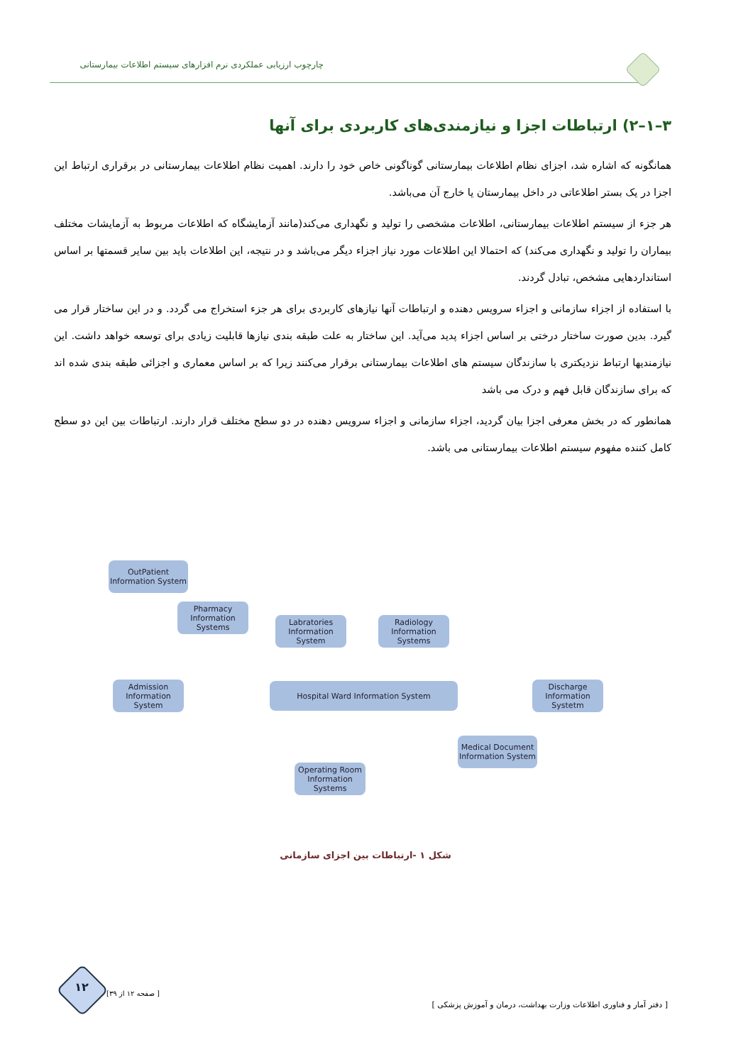چارچوب ارزیابی عملکردی نرم افزارهای سیستم اطلاعات بیمارستانی
۳–۱–۲) ارتباطات اجزا و نیازمندی‌های کاربردی برای آنها
همانگونه که اشاره شد، اجزای نظام اطلاعات بیمارستانی گوناگونی خاص خود را دارند. اهمیت نظام اطلاعات بیمارستانی در برقراری ارتباط این اجزا در یک بستر اطلاعاتی در داخل بیمارستان یا خارج آن می‌باشد.
هر جزء از سیستم اطلاعات بیمارستانی، اطلاعات مشخصی را تولید و نگهداری می‌کند(مانند آزمایشگاه که اطلاعات مربوط به آزمایشات مختلف بیماران را تولید و نگهداری می‌کند) که احتمالا این اطلاعات مورد نیاز اجزاء دیگر می‌باشد و در نتیجه، این اطلاعات باید بین سایر قسمتها بر اساس استانداردهایی مشخص، تبادل گردند.
با استفاده از اجزاء سازمانی و اجزاء سرویس دهنده و ارتباطات آنها نیازهای کاربردی برای هر جزء استخراج می گردد. و در این ساختار قرار می گیرد. بدین صورت ساختار درختی بر اساس اجزاء پدید می‌آید. این ساختار به علت طبقه بندی نیازها قابلیت زیادی برای توسعه خواهد داشت. این نیازمندیها ارتباط نزدیکتری با سازندگان سیستم های اطلاعات بیمارستانی برقرار می‌کنند زیرا که بر اساس معماری و اجزائی طبقه بندی شده اند که برای سازندگان قابل فهم و درک می باشد
همانطور که در بخش معرفی اجزا بیان گردید، اجزاء سازمانی و اجزاء سرویس دهنده در دو سطح مختلف قرار دارند. ارتباطات بین این دو سطح کامل کننده مفهوم سیستم اطلاعات بیمارستانی می باشد.
OutPatient Information System
Pharmacy Information Systems
Labratories Information System
Radiology Information Systems
Admission Information System
Hospital Ward Information System
Discharge Information Systetm
Medical Document Information System
Operating Room Information Systems
شکل ۱ -ارتباطات بین اجزای سازمانی
۱۲ [ صفحه ۱۲ از ۳۹]
[ دفتر آمار و فناوری اطلاعات وزارت بهداشت، درمان و آموزش پزشکی ]